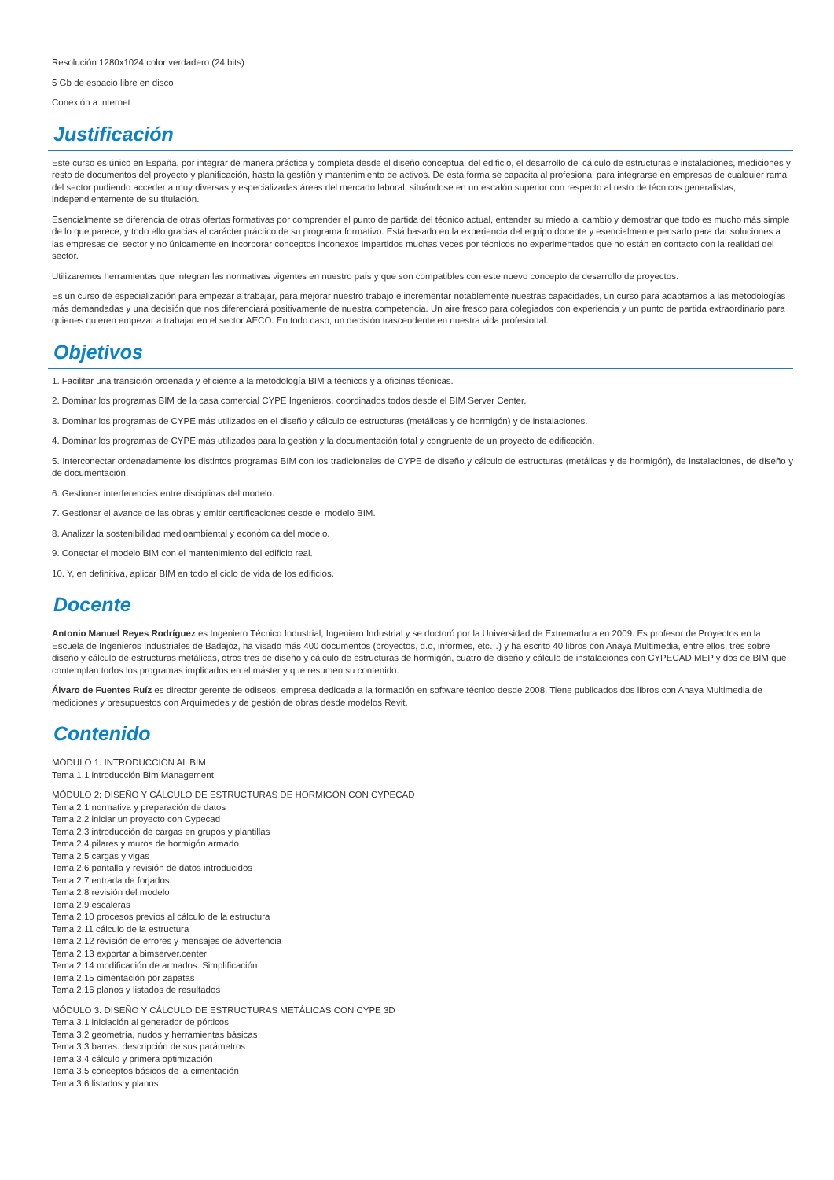Resolución 1280x1024 color verdadero (24 bits)
5 Gb de espacio libre en disco
Conexión a internet
Justificación
Este curso es único en España, por integrar de manera práctica y completa desde el diseño conceptual del edificio, el desarrollo del cálculo de estructuras e instalaciones, mediciones y resto de documentos del proyecto y planificación, hasta la gestión y mantenimiento de activos. De esta forma se capacita al profesional para integrarse en empresas de cualquier rama del sector pudiendo acceder a muy diversas y especializadas áreas del mercado laboral, situándose en un escalón superior con respecto al resto de técnicos generalistas, independientemente de su titulación.
Esencialmente se diferencia de otras ofertas formativas por comprender el punto de partida del técnico actual, entender su miedo al cambio y demostrar que todo es mucho más simple de lo que parece, y todo ello gracias al carácter práctico de su programa formativo. Está basado en la experiencia del equipo docente y esencialmente pensado para dar soluciones a las empresas del sector y no únicamente en incorporar conceptos inconexos impartidos muchas veces por técnicos no experimentados que no están en contacto con la realidad del sector.
Utilizaremos herramientas que integran las normativas vigentes en nuestro país y que son compatibles con este nuevo concepto de desarrollo de proyectos.
Es un curso de especialización para empezar a trabajar, para mejorar nuestro trabajo e incrementar notablemente nuestras capacidades, un curso para adaptarnos a las metodologías más demandadas y una decisión que nos diferenciará positivamente de nuestra competencia. Un aire fresco para colegiados con experiencia y un punto de partida extraordinario para quienes quieren empezar a trabajar en el sector AECO. En todo caso, un decisión trascendente en nuestra vida profesional.
Objetivos
1. Facilitar una transición ordenada y eficiente a la metodología BIM a técnicos y a oficinas técnicas.
2. Dominar los programas BIM de la casa comercial CYPE Ingenieros, coordinados todos desde el BIM Server Center.
3. Dominar los programas de CYPE más utilizados en el diseño y cálculo de estructuras (metálicas y de hormigón) y de instalaciones.
4. Dominar los programas de CYPE más utilizados para la gestión y la documentación total y congruente de un proyecto de edificación.
5. Interconectar ordenadamente los distintos programas BIM con los tradicionales de CYPE de diseño y cálculo de estructuras (metálicas y de hormigón), de instalaciones, de diseño y de documentación.
6. Gestionar interferencias entre disciplinas del modelo.
7. Gestionar el avance de las obras y emitir certificaciones desde el modelo BIM.
8. Analizar la sostenibilidad medioambiental y económica del modelo.
9. Conectar el modelo BIM con el mantenimiento del edificio real.
10. Y, en definitiva, aplicar BIM en todo el ciclo de vida de los edificios.
Docente
Antonio Manuel Reyes Rodríguez es Ingeniero Técnico Industrial, Ingeniero Industrial y se doctoró por la Universidad de Extremadura en 2009. Es profesor de Proyectos en la Escuela de Ingenieros Industriales de Badajoz, ha visado más 400 documentos (proyectos, d.o, informes, etc…) y ha escrito 40 libros con Anaya Multimedia, entre ellos, tres sobre diseño y cálculo de estructuras metálicas, otros tres de diseño y cálculo de estructuras de hormigón, cuatro de diseño y cálculo de instalaciones con CYPECAD MEP y dos de BIM que contemplan todos los programas implicados en el máster y que resumen su contenido.
Álvaro de Fuentes Ruíz es director gerente de odiseos, empresa dedicada a la formación en software técnico desde 2008. Tiene publicados dos libros con Anaya Multimedia de mediciones y presupuestos con Arquímedes y de gestión de obras desde modelos Revit.
Contenido
MÓDULO 1: INTRODUCCIÓN AL BIM
Tema 1.1 introducción Bim Management
MÓDULO 2: DISEÑO Y CÁLCULO DE ESTRUCTURAS DE HORMIGÓN CON CYPECAD
Tema 2.1 normativa y preparación de datos
Tema 2.2 iniciar un proyecto con Cypecad
Tema 2.3 introducción de cargas en grupos y plantillas
Tema 2.4 pilares y muros de hormigón armado
Tema 2.5 cargas y vigas
Tema 2.6 pantalla y revisión de datos introducidos
Tema 2.7 entrada de forjados
Tema 2.8 revisión del modelo
Tema 2.9 escaleras
Tema 2.10 procesos previos al cálculo de la estructura
Tema 2.11 cálculo de la estructura
Tema 2.12 revisión de errores y mensajes de advertencia
Tema 2.13 exportar a bimserver.center
Tema 2.14 modificación de armados. Simplificación
Tema 2.15 cimentación por zapatas
Tema 2.16 planos y listados de resultados
MÓDULO 3: DISEÑO Y CÁLCULO DE ESTRUCTURAS METÁLICAS CON CYPE 3D
Tema 3.1 iniciación al generador de pórticos
Tema 3.2 geometría, nudos y herramientas básicas
Tema 3.3 barras: descripción de sus parámetros
Tema 3.4 cálculo y primera optimización
Tema 3.5 conceptos básicos de la cimentación
Tema 3.6 listados y planos